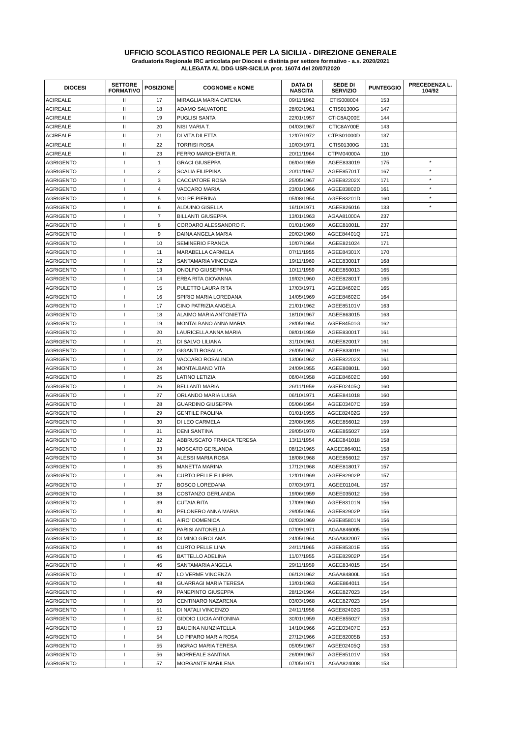UFFICIO SCOLASTICO REGIONALE PER LA SICILIA - DIREZIONE GENERALE
Graduatoria Regionale IRC articolata per Diocesi e distinta per settore formativo - a.s. 2020/2021
ALLEGATA AL DDG USR-SICILIA prot. 16074 del 20/07/2020
| DIOCESI | SETTORE FORMATIVO | POSIZIONE | COGNOME e NOME | DATA DI NASCITA | SEDE DI SERVIZIO | PUNTEGGIO | PRECEDENZA L. 104/92 |
| --- | --- | --- | --- | --- | --- | --- | --- |
| ACIREALE | II | 17 | MIRAGLIA MARIA CATENA | 09/11/1962 | CTIS008004 | 153 | |
| ACIREALE | II | 18 | ADAMO SALVATORE | 28/02/1961 | CTIS01300G | 147 | |
| ACIREALE | II | 19 | PUGLISI SANTA | 22/01/1957 | CTIC8AQ00E | 144 | |
| ACIREALE | II | 20 | NISI MARIA T. | 04/03/1967 | CTIC8AY00E | 143 | |
| ACIREALE | II | 21 | DI VITA DILETTA | 12/07/1972 | CTPS01000D | 137 | |
| ACIREALE | II | 22 | TORRISI ROSA | 10/03/1971 | CTIS01300G | 131 | |
| ACIREALE | II | 23 | FERRO MARGHERITA R. | 20/11/1964 | CTPM04000A | 110 | |
| AGRIGENTO | I | 1 | GRACI GIUSEPPA | 06/04/1959 | AGEE833019 | 175 | * |
| AGRIGENTO | I | 2 | SCALIA FILIPPINA | 20/11/1967 | AGEE85701T | 167 | * |
| AGRIGENTO | I | 3 | CACCIATORE ROSA | 25/05/1967 | AGEE82202X | 171 | * |
| AGRIGENTO | I | 4 | VACCARO MARIA | 23/01/1966 | AGEE83802D | 161 | * |
| AGRIGENTO | I | 5 | VOLPE PIERINA | 05/08/1954 | AGEE83201D | 160 | * |
| AGRIGENTO | I | 6 | ALDUINO GISELLA | 16/10/1971 | AGEE826016 | 133 | * |
| AGRIGENTO | I | 7 | BILLANTI GIUSEPPA | 13/01/1963 | AGAA81000A | 237 | |
| AGRIGENTO | I | 8 | CORDARO ALESSANDRO F. | 01/01/1969 | AGEE81001L | 237 | |
| AGRIGENTO | I | 9 | DAINA ANGELA MARIA | 20/02/1960 | AGEE84401Q | 171 | |
| AGRIGENTO | I | 10 | SEMINERIO FRANCA | 10/07/1964 | AGEE821024 | 171 | |
| AGRIGENTO | I | 11 | MARABELLA CARMELA | 07/11/1955 | AGEE84301X | 170 | |
| AGRIGENTO | I | 12 | SANTAMARIA VINCENZA | 19/11/1960 | AGEE83001T | 168 | |
| AGRIGENTO | I | 13 | ONOLFO GIUSEPPINA | 10/11/1959 | AGEE850013 | 165 | |
| AGRIGENTO | I | 14 | ERBA RITA GIOVANNA | 19/02/1960 | AGEE82801T | 165 | |
| AGRIGENTO | I | 15 | PULETTO LAURA RITA | 17/03/1971 | AGEE84602C | 165 | |
| AGRIGENTO | I | 16 | SPIRIO MARIA LOREDANA | 14/05/1969 | AGEE84602C | 164 | |
| AGRIGENTO | I | 17 | CINO PATRIZIA ANGELA | 21/01/1962 | AGEE85101V | 163 | |
| AGRIGENTO | I | 18 | ALAIMO MARIA ANTONIETTA | 18/10/1967 | AGEE863015 | 163 | |
| AGRIGENTO | I | 19 | MONTALBANO ANNA MARIA | 28/05/1964 | AGEE84501G | 162 | |
| AGRIGENTO | I | 20 | LAURICELLA ANNA MARIA | 08/01/1959 | AGEE83001T | 161 | |
| AGRIGENTO | I | 21 | DI SALVO LILIANA | 31/10/1961 | AGEE820017 | 161 | |
| AGRIGENTO | I | 22 | GIGANTI ROSALIA | 26/05/1967 | AGEE833019 | 161 | |
| AGRIGENTO | I | 23 | VACCARO ROSALINDA | 13/06/1962 | AGEE82202X | 161 | |
| AGRIGENTO | I | 24 | MONTALBANO VITA | 24/09/1955 | AGEE80801L | 160 | |
| AGRIGENTO | I | 25 | LATINO LETIZIA | 06/04/1958 | AGEE84602C | 160 | |
| AGRIGENTO | I | 26 | BELLANTI MARIA | 26/11/1959 | AGEE02405Q | 160 | |
| AGRIGENTO | I | 27 | ORLANDO MARIA LUISA | 06/10/1971 | AGEE841018 | 160 | |
| AGRIGENTO | I | 28 | GUARDINO GIUSEPPA | 05/06/1954 | AGEE03407C | 159 | |
| AGRIGENTO | I | 29 | GENTILE PAOLINA | 01/01/1955 | AGEE82402G | 159 | |
| AGRIGENTO | I | 30 | DI LEO CARMELA | 23/08/1955 | AGEE856012 | 159 | |
| AGRIGENTO | I | 31 | DENI SANTINA | 29/05/1970 | AGEE855027 | 159 | |
| AGRIGENTO | I | 32 | ABBRUSCATO FRANCA TERESA | 13/11/1954 | AGEE841018 | 158 | |
| AGRIGENTO | I | 33 | MOSCATO GERLANDA | 08/12/1965 | AAGEE864011 | 158 | |
| AGRIGENTO | I | 34 | ALESSI MARIA ROSA | 18/08/1968 | AGEE856012 | 157 | |
| AGRIGENTO | I | 35 | MANETTA MARINA | 17/12/1968 | AGEE818017 | 157 | |
| AGRIGENTO | I | 36 | CURTO PELLE FILIPPA | 12/01/1969 | AGEE82902P | 157 | |
| AGRIGENTO | I | 37 | BOSCO LOREDANA | 07/03/1971 | AGEE01104L | 157 | |
| AGRIGENTO | I | 38 | COSTANZO GERLANDA | 19/06/1959 | AGEE035012 | 156 | |
| AGRIGENTO | I | 39 | CUTAIA RITA | 17/09/1960 | AGEE83101N | 156 | |
| AGRIGENTO | I | 40 | PELONERO ANNA MARIA | 29/05/1965 | AGEE82902P | 156 | |
| AGRIGENTO | I | 41 | AIRO' DOMENICA | 02/03/1969 | AGEE85801N | 156 | |
| AGRIGENTO | I | 42 | PARISI ANTONELLA | 07/09/1971 | AGAA846005 | 156 | |
| AGRIGENTO | I | 43 | DI MINO GIROLAMA | 24/05/1964 | AGAA832007 | 155 | |
| AGRIGENTO | I | 44 | CURTO PELLE LINA | 24/11/1965 | AGEE85301E | 155 | |
| AGRIGENTO | I | 45 | BATTELLO ADELINA | 11/07/1955 | AGEE82902P | 154 | |
| AGRIGENTO | I | 46 | SANTAMARIA ANGELA | 29/11/1959 | AGEE834015 | 154 | |
| AGRIGENTO | I | 47 | LO VERME VINCENZA | 06/12/1962 | AGAA84800L | 154 | |
| AGRIGENTO | I | 48 | GUARRAGI MARIA TERESA | 13/01/1963 | AGEE864011 | 154 | |
| AGRIGENTO | I | 49 | PANEPINTO GIUSEPPA | 28/12/1964 | AGEE827023 | 154 | |
| AGRIGENTO | I | 50 | CENTINARO NAZARENA | 03/03/1968 | AGEE827023 | 154 | |
| AGRIGENTO | I | 51 | DI NATALI VINCENZO | 24/11/1956 | AGEE82402G | 153 | |
| AGRIGENTO | I | 52 | GIDDIO LUCIA ANTONINA | 30/01/1959 | AGEE855027 | 153 | |
| AGRIGENTO | I | 53 | BAUCINA NUNZIATELLA | 14/10/1966 | AGEE03407C | 153 | |
| AGRIGENTO | I | 54 | LO PIPARO MARIA ROSA | 27/12/1966 | AGEE82005B | 153 | |
| AGRIGENTO | I | 55 | INGRAO MARIA TERESA | 05/05/1967 | AGEE02405Q | 153 | |
| AGRIGENTO | I | 56 | MORREALE SANTINA | 26/09/1967 | AGEE85101V | 153 | |
| AGRIGENTO | I | 57 | MORGANTE MARILENA | 07/05/1971 | AGAA824008 | 153 | |